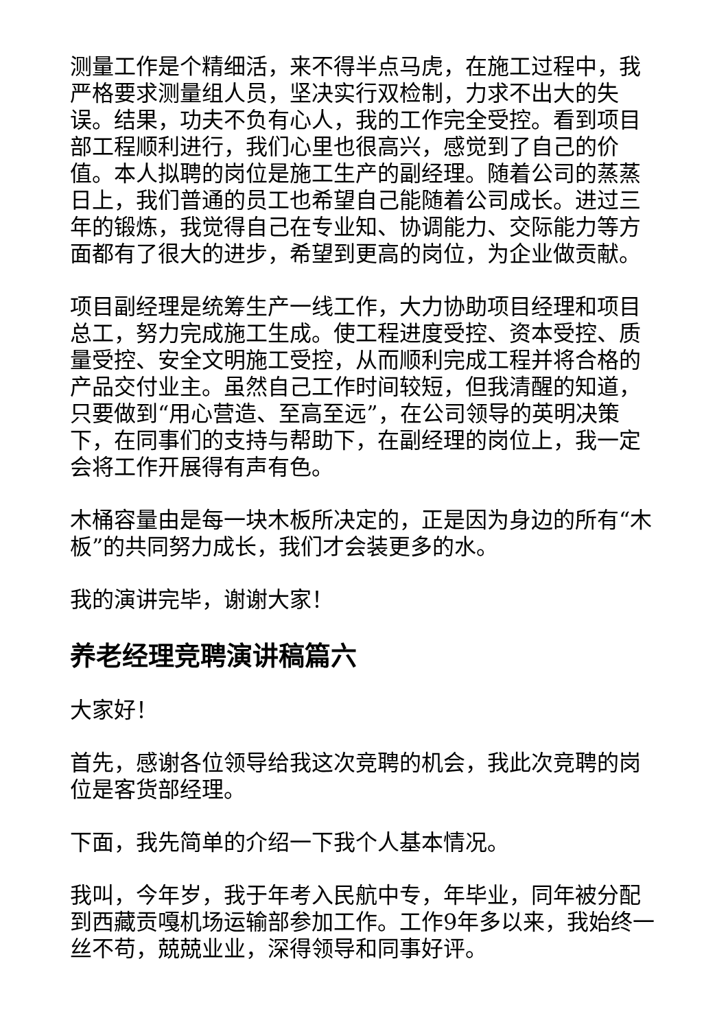测量工作是个精细活，来不得半点马虎，在施工过程中，我严格要求测量组人员，坚决实行双检制，力求不出大的失误。结果，功夫不负有心人，我的工作完全受控。看到项目部工程顺利进行，我们心里也很高兴，感觉到了自己的价值。本人拟聘的岗位是施工生产的副经理。随着公司的蒸蒸日上，我们普通的员工也希望自己能随着公司成长。进过三年的锻炼，我觉得自己在专业知、协调能力、交际能力等方面都有了很大的进步，希望到更高的岗位，为企业做贡献。
项目副经理是统筹生产一线工作，大力协助项目经理和项目总工，努力完成施工生成。使工程进度受控、资本受控、质量受控、安全文明施工受控，从而顺利完成工程并将合格的产品交付业主。虽然自己工作时间较短，但我清醒的知道，只要做到“用心营造、至高至远”，在公司领导的英明决策下，在同事们的支持与帮助下，在副经理的岗位上，我一定会将工作开展得有声有色。
木桶容量由是每一块木板所决定的，正是因为身边的所有“木板”的共同努力成长，我们才会装更多的水。
我的演讲完毕，谢谢大家！
养老经理竞聘演讲稿篇六
大家好！
首先，感谢各位领导给我这次竞聘的机会，我此次竞聘的岗位是客货部经理。
下面，我先简单的介绍一下我个人基本情况。
我叫，今年岁，我于年考入民航中专，年毕业，同年被分配到西藏贡嘎机场运输部参加工作。工作9年多以来，我始终一丝不苟，兢兢业业，深得领导和同事好评。